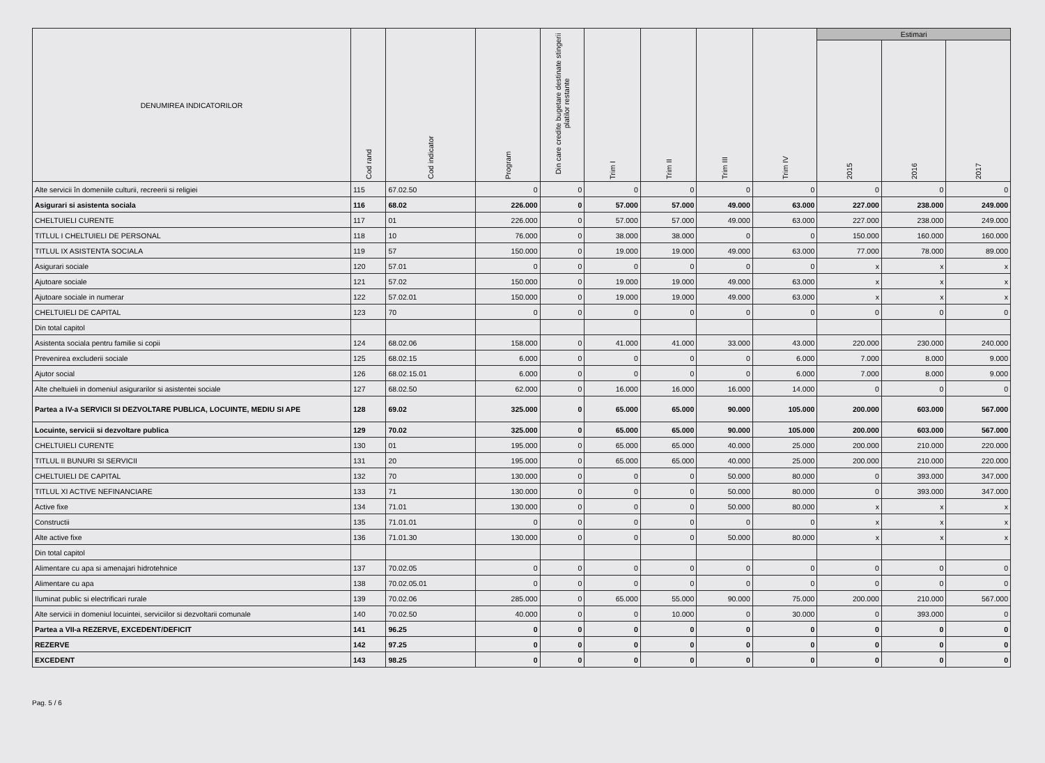| DENUMIREA INDICATORILOR | Cod rand | Cod indicator | Program | Din care credite bugetare destinate stingerii platilor restante | Trim I | Trim II | Trim III | Trim IV | Estimari | | |
| --- | --- | --- | --- | --- | --- | --- | --- | --- | --- | --- | --- |
| | | | | | | | | | 2015 | 2016 | 2017 |
| Alte servicii în domeniile culturii, recreerii si religiei | 115 | 67.02.50 | 0 | 0 | 0 | 0 | 0 | 0 | 0 | 0 | 0 |
| Asigurari si asistenta sociala | 116 | 68.02 | 226.000 | 0 | 57.000 | 57.000 | 49.000 | 63.000 | 227.000 | 238.000 | 249.000 |
| CHELTUIELI CURENTE | 117 | 01 | 226.000 | 0 | 57.000 | 57.000 | 49.000 | 63.000 | 227.000 | 238.000 | 249.000 |
| TITLUL I CHELTUIELI DE PERSONAL | 118 | 10 | 76.000 | 0 | 38.000 | 38.000 | 0 | 0 | 150.000 | 160.000 | 160.000 |
| TITLUL IX ASISTENTA SOCIALA | 119 | 57 | 150.000 | 0 | 19.000 | 19.000 | 49.000 | 63.000 | 77.000 | 78.000 | 89.000 |
| Asigurari sociale | 120 | 57.01 | 0 | 0 | 0 | 0 | 0 | 0 | x | x | x |
| Ajutoare sociale | 121 | 57.02 | 150.000 | 0 | 19.000 | 19.000 | 49.000 | 63.000 | x | x | x |
| Ajutoare sociale in numerar | 122 | 57.02.01 | 150.000 | 0 | 19.000 | 19.000 | 49.000 | 63.000 | x | x | x |
| CHELTUIELI DE CAPITAL | 123 | 70 | 0 | 0 | 0 | 0 | 0 | 0 | 0 | 0 | 0 |
| Din total capitol | | | | | | | | | | | |
| Asistenta sociala pentru familie si copii | 124 | 68.02.06 | 158.000 | 0 | 41.000 | 41.000 | 33.000 | 43.000 | 220.000 | 230.000 | 240.000 |
| Prevenirea excluderii sociale | 125 | 68.02.15 | 6.000 | 0 | 0 | 0 | 0 | 6.000 | 7.000 | 8.000 | 9.000 |
| Ajutor social | 126 | 68.02.15.01 | 6.000 | 0 | 0 | 0 | 0 | 6.000 | 7.000 | 8.000 | 9.000 |
| Alte cheltuieli in domeniul asigurarilor si asistentei sociale | 127 | 68.02.50 | 62.000 | 0 | 16.000 | 16.000 | 16.000 | 14.000 | 0 | 0 | 0 |
| Partea a IV-a SERVICII SI DEZVOLTARE PUBLICA, LOCUINTE, MEDIU SI APE | 128 | 69.02 | 325.000 | 0 | 65.000 | 65.000 | 90.000 | 105.000 | 200.000 | 603.000 | 567.000 |
| Locuinte, servicii si dezvoltare publica | 129 | 70.02 | 325.000 | 0 | 65.000 | 65.000 | 90.000 | 105.000 | 200.000 | 603.000 | 567.000 |
| CHELTUIELI CURENTE | 130 | 01 | 195.000 | 0 | 65.000 | 65.000 | 40.000 | 25.000 | 200.000 | 210.000 | 220.000 |
| TITLUL II BUNURI SI SERVICII | 131 | 20 | 195.000 | 0 | 65.000 | 65.000 | 40.000 | 25.000 | 200.000 | 210.000 | 220.000 |
| CHELTUIELI DE CAPITAL | 132 | 70 | 130.000 | 0 | 0 | 0 | 50.000 | 80.000 | 0 | 393.000 | 347.000 |
| TITLUL XI ACTIVE NEFINANCIARE | 133 | 71 | 130.000 | 0 | 0 | 0 | 50.000 | 80.000 | 0 | 393.000 | 347.000 |
| Active fixe | 134 | 71.01 | 130.000 | 0 | 0 | 0 | 50.000 | 80.000 | x | x | x |
| Constructii | 135 | 71.01.01 | 0 | 0 | 0 | 0 | 0 | 0 | x | x | x |
| Alte active fixe | 136 | 71.01.30 | 130.000 | 0 | 0 | 0 | 50.000 | 80.000 | x | x | x |
| Din total capitol | | | | | | | | | | | |
| Alimentare cu apa si amenajari hidrotehnice | 137 | 70.02.05 | 0 | 0 | 0 | 0 | 0 | 0 | 0 | 0 | 0 |
| Alimentare cu apa | 138 | 70.02.05.01 | 0 | 0 | 0 | 0 | 0 | 0 | 0 | 0 | 0 |
| Iluminat public si electrificari rurale | 139 | 70.02.06 | 285.000 | 0 | 65.000 | 55.000 | 90.000 | 75.000 | 200.000 | 210.000 | 567.000 |
| Alte servicii in domeniul locuintei, serviciilor si dezvoltarii comunale | 140 | 70.02.50 | 40.000 | 0 | 0 | 10.000 | 0 | 30.000 | 0 | 393.000 | 0 |
| Partea a VII-a REZERVE, EXCEDENT/DEFICIT | 141 | 96.25 | 0 | 0 | 0 | 0 | 0 | 0 | 0 | 0 | 0 |
| REZERVE | 142 | 97.25 | 0 | 0 | 0 | 0 | 0 | 0 | 0 | 0 | 0 |
| EXCEDENT | 143 | 98.25 | 0 | 0 | 0 | 0 | 0 | 0 | 0 | 0 | 0 |
Pag. 5 / 6